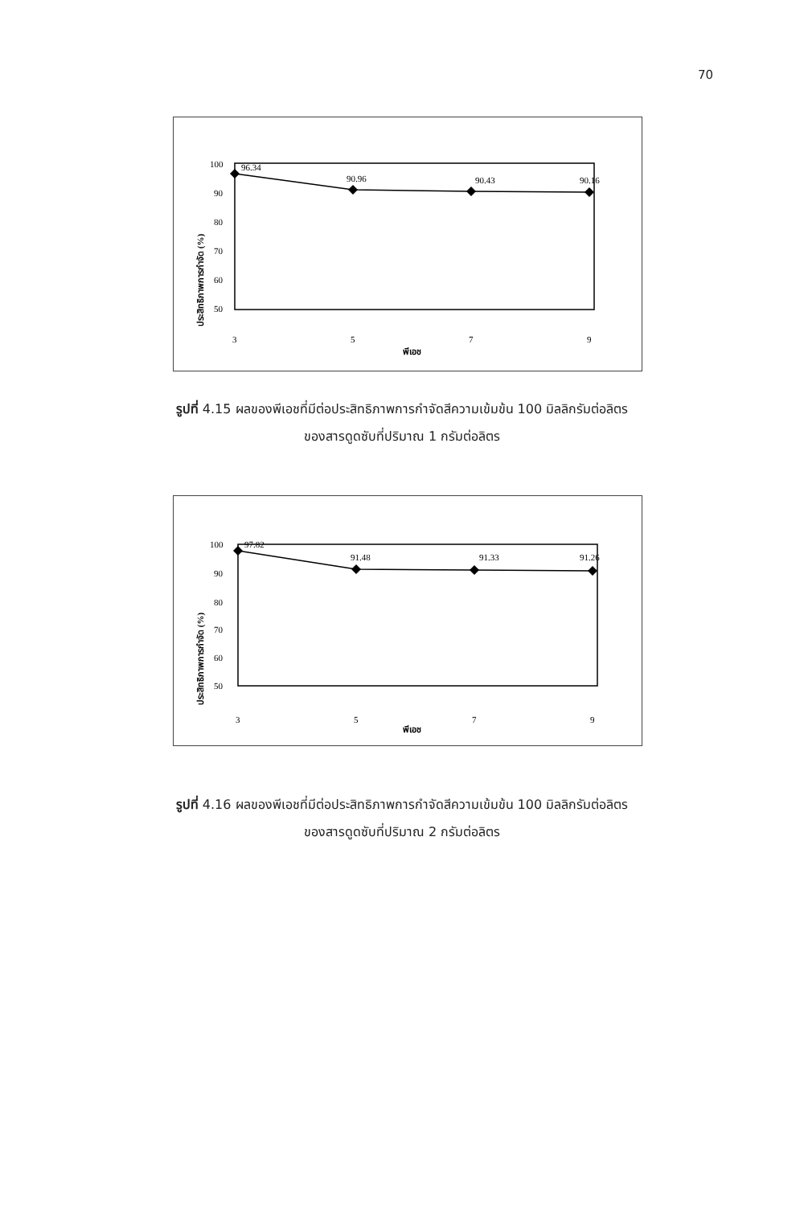70
ประสิทธิภาพการกำจัด (%)
100
90
80
70
60
50
96.34
90.96
90.43
90.16
3
5
7
9
พีเอช
รูปที่ 4.15 ผลของพีเอชที่มีต่อประสิทธิภาพการกำจัดสีความเข้มข้น 100 มิลลิกรัมต่อลิตร
ของสารดูดซับที่ปริมาณ 1 กรัมต่อลิตร
ประสิทธิภาพการกำจัด (%)
100
90
80
70
60
50
97.82
91.48
91.33
91.26
3
5
7
9
พีเอช
รูปที่ 4.16 ผลของพีเอชที่มีต่อประสิทธิภาพการกำจัดสีความเข้มข้น 100 มิลลิกรัมต่อลิตร
ของสารดูดซับที่ปริมาณ 2 กรัมต่อลิตร